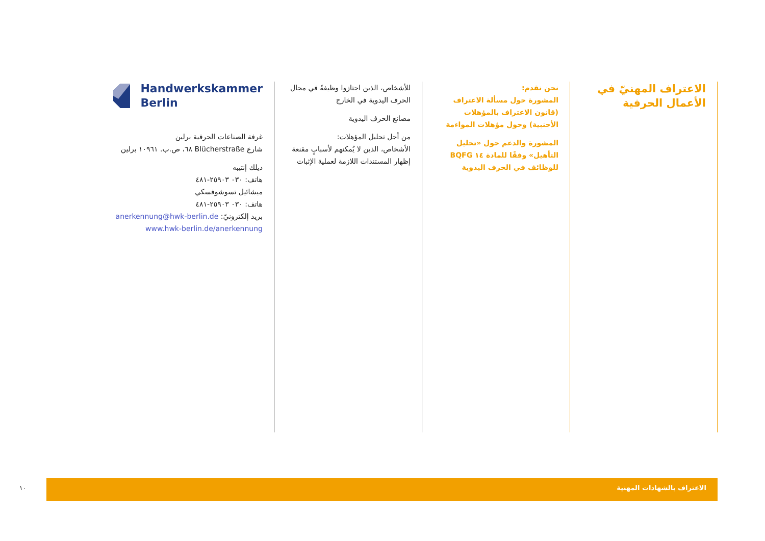الاعتراف المهنيّ في الأعمال الحرفية
نحن نقدم:
المشورة حول مسألة الاعتراف (قانون الاعتراف بالمؤهلات الأجنبية) وحول مؤهلات المواءمة
المشورة والدعم حول «تحليل التأهيل» وفقًا للمادة ١٤ BQFG للوظائف في الحرف اليدوية
للأشخاص، الذين اجتازوا وظيفةً في مجال الحرف اليدوية في الخارج
مصانع الحرف اليدوية
من أجل تحليل المؤهلات:
الأشخاص، الذين لا يُمكنهم لأسبابٍ مقنعة إظهار المستندات اللازمة لعملية الإثبات
Handwerkskammer
Berlin
غرفة الصناعات الحرفية برلين
شارع Blücherstraße ٦٨، ص.ب. ١٠٩٦١ برلين
ديلك إنتيبه
هاتف: ٠٣٠ ٢٥٩٠٣-٤٨١
ميشائيل تسوشوفسكي
هاتف: ٠٣٠ ٢٥٩٠٣-٤٨١
بريد إلكترونيّ: anerkennung@hwk-berlin.de
www.hwk-berlin.de/anerkennung
١٠
الاعتراف بالشهادات المهنية